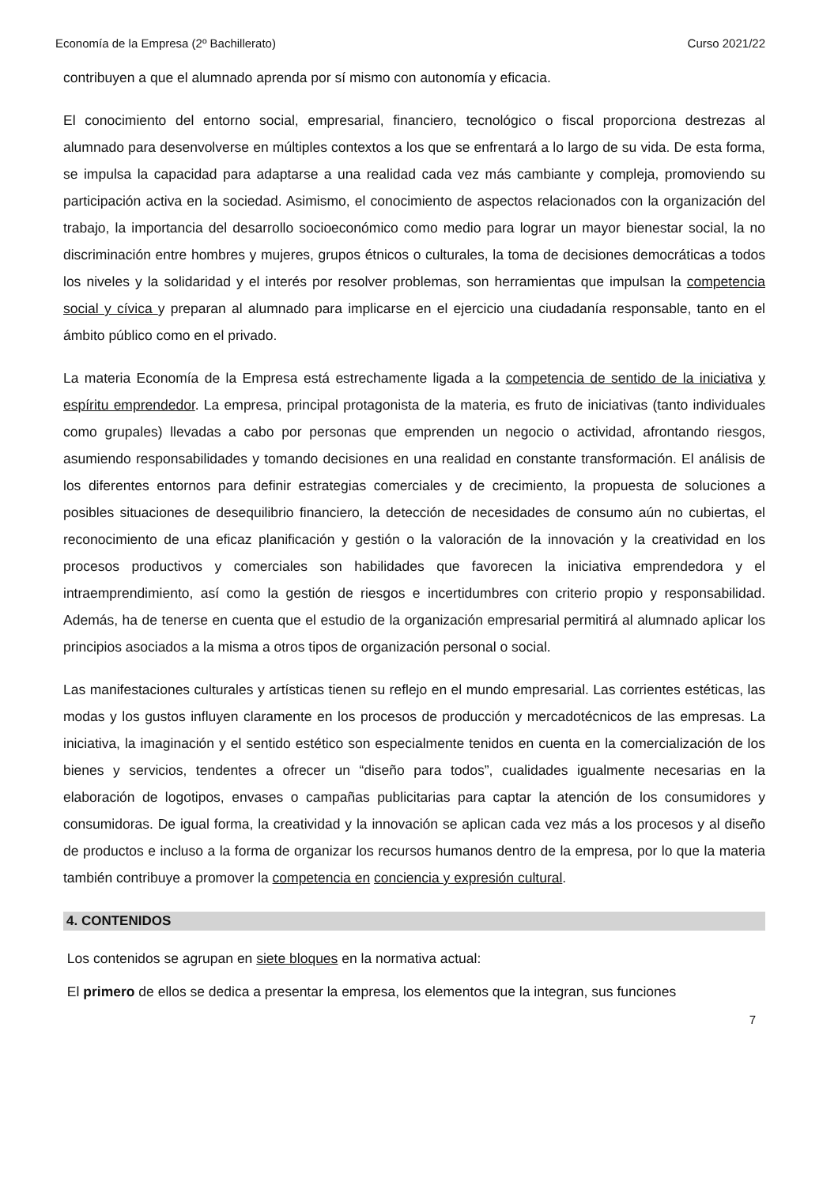Economía de la Empresa (2º Bachillerato) Curso 2021/22
contribuyen a que el alumnado aprenda por sí mismo con autonomía y eficacia.
El conocimiento del entorno social, empresarial, financiero, tecnológico o fiscal proporciona destrezas al alumnado para desenvolverse en múltiples contextos a los que se enfrentará a lo largo de su vida. De esta forma, se impulsa la capacidad para adaptarse a una realidad cada vez más cambiante y compleja, promoviendo su participación activa en la sociedad. Asimismo, el conocimiento de aspectos relacionados con la organización del trabajo, la importancia del desarrollo socioeconómico como medio para lograr un mayor bienestar social, la no discriminación entre hombres y mujeres, grupos étnicos o culturales, la toma de decisiones democráticas a todos los niveles y la solidaridad y el interés por resolver problemas, son herramientas que impulsan la competencia social y cívica y preparan al alumnado para implicarse en el ejercicio una ciudadanía responsable, tanto en el ámbito público como en el privado.
La materia Economía de la Empresa está estrechamente ligada a la competencia de sentido de la iniciativa y espíritu emprendedor. La empresa, principal protagonista de la materia, es fruto de iniciativas (tanto individuales como grupales) llevadas a cabo por personas que emprenden un negocio o actividad, afrontando riesgos, asumiendo responsabilidades y tomando decisiones en una realidad en constante transformación. El análisis de los diferentes entornos para definir estrategias comerciales y de crecimiento, la propuesta de soluciones a posibles situaciones de desequilibrio financiero, la detección de necesidades de consumo aún no cubiertas, el reconocimiento de una eficaz planificación y gestión o la valoración de la innovación y la creatividad en los procesos productivos y comerciales son habilidades que favorecen la iniciativa emprendedora y el intraemprendimiento, así como la gestión de riesgos e incertidumbres con criterio propio y responsabilidad. Además, ha de tenerse en cuenta que el estudio de la organización empresarial permitirá al alumnado aplicar los principios asociados a la misma a otros tipos de organización personal o social.
Las manifestaciones culturales y artísticas tienen su reflejo en el mundo empresarial. Las corrientes estéticas, las modas y los gustos influyen claramente en los procesos de producción y mercadotécnicos de las empresas. La iniciativa, la imaginación y el sentido estético son especialmente tenidos en cuenta en la comercialización de los bienes y servicios, tendentes a ofrecer un “diseño para todos”, cualidades igualmente necesarias en la elaboración de logotipos, envases o campañas publicitarias para captar la atención de los consumidores y consumidoras. De igual forma, la creatividad y la innovación se aplican cada vez más a los procesos y al diseño de productos e incluso a la forma de organizar los recursos humanos dentro de la empresa, por lo que la materia también contribuye a promover la competencia en conciencia y expresión cultural.
4. CONTENIDOS
Los contenidos se agrupan en siete bloques en la normativa actual:
El primero de ellos se dedica a presentar la empresa, los elementos que la integran, sus funciones
7